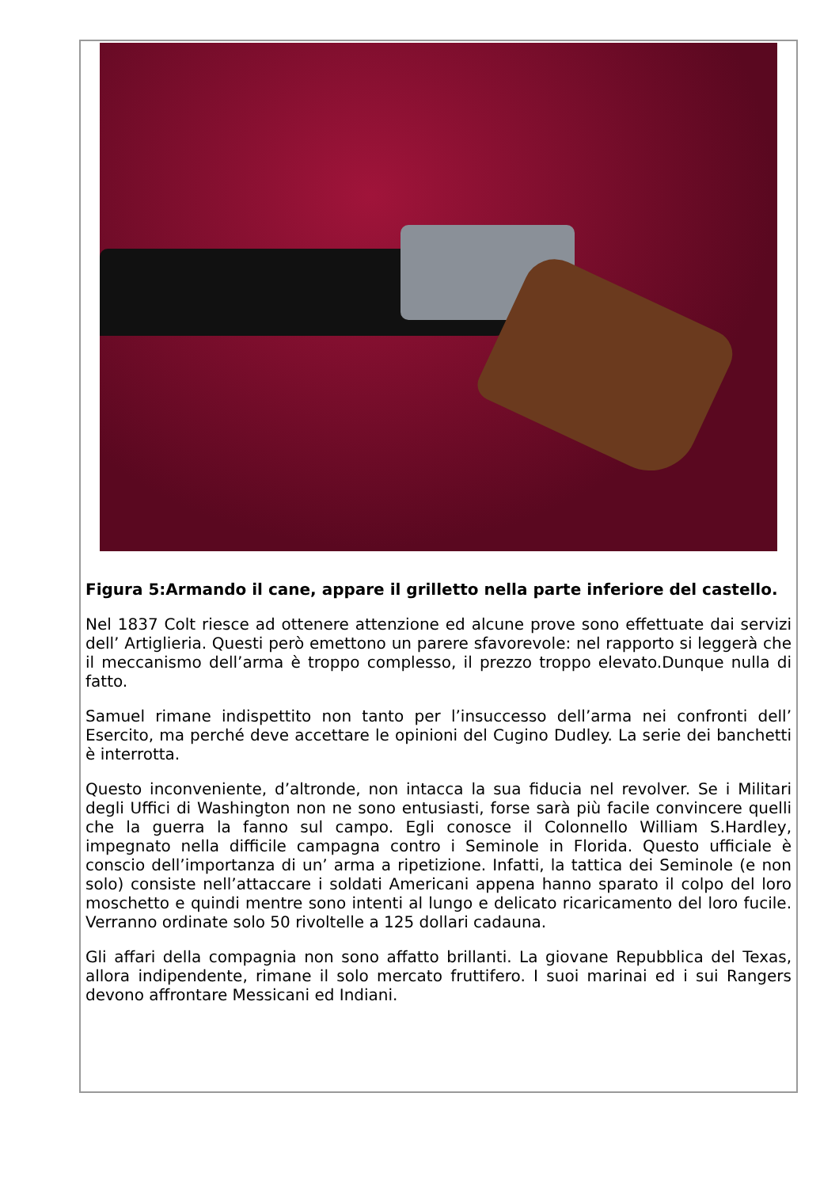Figura 5:Armando il cane, appare il grilletto nella parte inferiore del castello.
Nel 1837 Colt riesce ad ottenere attenzione ed alcune prove sono effettuate dai servizi dell’ Artiglieria. Questi però emettono un parere sfavorevole: nel rapporto si leggerà che il meccanismo dell’arma è troppo complesso, il prezzo troppo elevato.Dunque nulla di fatto.
Samuel rimane indispettito non tanto per l’insuccesso dell’arma nei confronti dell’ Esercito, ma perché deve accettare le opinioni del Cugino Dudley. La serie dei banchetti è interrotta.
Questo inconveniente, d’altronde, non intacca la sua fiducia nel revolver. Se i Militari degli Uffici di Washington non ne sono entusiasti, forse sarà più facile convincere quelli che la guerra la fanno sul campo. Egli conosce il Colonnello William S.Hardley, impegnato nella difficile campagna contro i Seminole in Florida. Questo ufficiale è conscio dell’importanza di un’ arma a ripetizione. Infatti, la tattica dei Seminole (e non solo) consiste nell’attaccare i soldati Americani appena hanno sparato il colpo del loro moschetto e quindi mentre sono intenti al lungo e delicato ricaricamento del loro fucile. Verranno ordinate solo 50 rivoltelle a 125 dollari cadauna.
Gli affari della compagnia non sono affatto brillanti. La giovane Repubblica del Texas, allora indipendente, rimane il solo mercato fruttifero. I suoi marinai ed i sui Rangers devono affrontare Messicani ed Indiani.